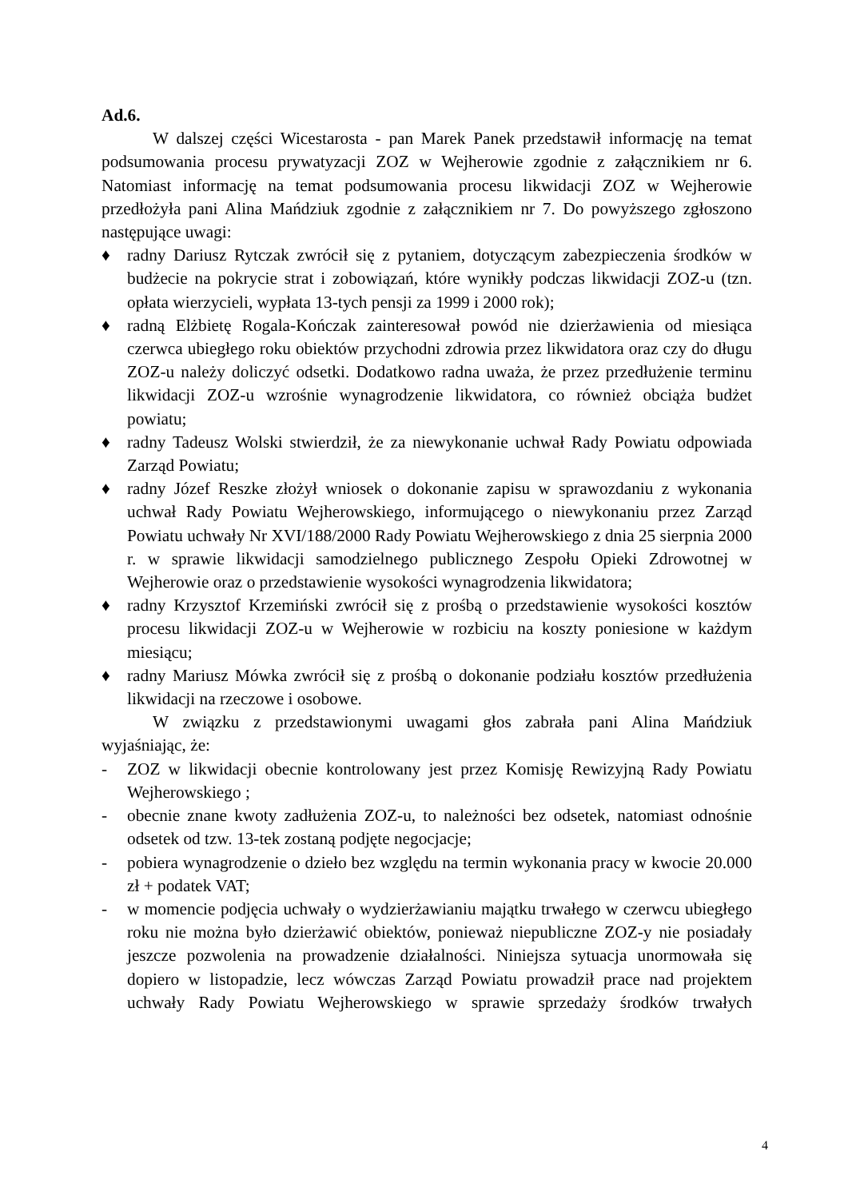Ad.6.
W dalszej części Wicestarosta - pan Marek Panek przedstawił informację na temat podsumowania procesu prywatyzacji ZOZ w Wejherowie zgodnie z załącznikiem nr 6. Natomiast informację na temat podsumowania procesu likwidacji ZOZ w Wejherowie przedłożyła pani Alina Mańdziuk zgodnie z załącznikiem nr 7. Do powyższego zgłoszono następujące uwagi:
♦ radny Dariusz Rytczak zwrócił się z pytaniem, dotyczącym zabezpieczenia środków w budżecie na pokrycie strat i zobowiązań, które wynikły podczas likwidacji ZOZ-u (tzn. opłata wierzycieli, wypłata 13-tych pensji za 1999 i 2000 rok);
♦ radną Elżbietę Rogala-Kończak zainteresował powód nie dzierżawienia od miesiąca czerwca ubiegłego roku obiektów przychodni zdrowia przez likwidatora oraz czy do długu ZOZ-u należy doliczyć odsetki. Dodatkowo radna uważa, że przez przedłużenie terminu likwidacji ZOZ-u wzrośnie wynagrodzenie likwidatora, co również obciąża budżet powiatu;
♦ radny Tadeusz Wolski stwierdził, że za niewykonanie uchwał Rady Powiatu odpowiada Zarząd Powiatu;
♦ radny Józef Reszke złożył wniosek o dokonanie zapisu w sprawozdaniu z wykonania uchwał Rady Powiatu Wejherowskiego, informującego o niewykonaniu przez Zarząd Powiatu uchwały Nr XVI/188/2000 Rady Powiatu Wejherowskiego z dnia 25 sierpnia 2000 r. w sprawie likwidacji samodzielnego publicznego Zespołu Opieki Zdrowotnej w Wejherowie oraz o przedstawienie wysokości wynagrodzenia likwidatora;
♦ radny Krzysztof Krzemiński zwrócił się z prośbą o przedstawienie wysokości kosztów procesu likwidacji ZOZ-u w Wejherowie w rozbiciu na koszty poniesione w każdym miesiącu;
♦ radny Mariusz Mówka zwrócił się z prośbą o dokonanie podziału kosztów przedłużenia likwidacji na rzeczowe i osobowe.
W związku z przedstawionymi uwagami głos zabrała pani Alina Mańdziuk wyjaśniając, że:
- ZOZ w likwidacji obecnie kontrolowany jest przez Komisję Rewizyjną Rady Powiatu Wejherowskiego ;
- obecnie znane kwoty zadłużenia ZOZ-u, to należności bez odsetek, natomiast odnośnie odsetek od tzw. 13-tek zostaną podjęte negocjacje;
- pobiera wynagrodzenie o dzieło bez względu na termin wykonania pracy w kwocie 20.000 zł + podatek VAT;
- w momencie podjęcia uchwały o wydzierżawianiu majątku trwałego w czerwcu ubiegłego roku nie można było dzierżawić obiektów, ponieważ niepubliczne ZOZ-y nie posiadały jeszcze pozwolenia na prowadzenie działalności. Niniejsza sytuacja unormowała się dopiero w listopadzie, lecz wówczas Zarząd Powiatu prowadził prace nad projektem uchwały Rady Powiatu Wejherowskiego w sprawie sprzedaży środków trwałych
4